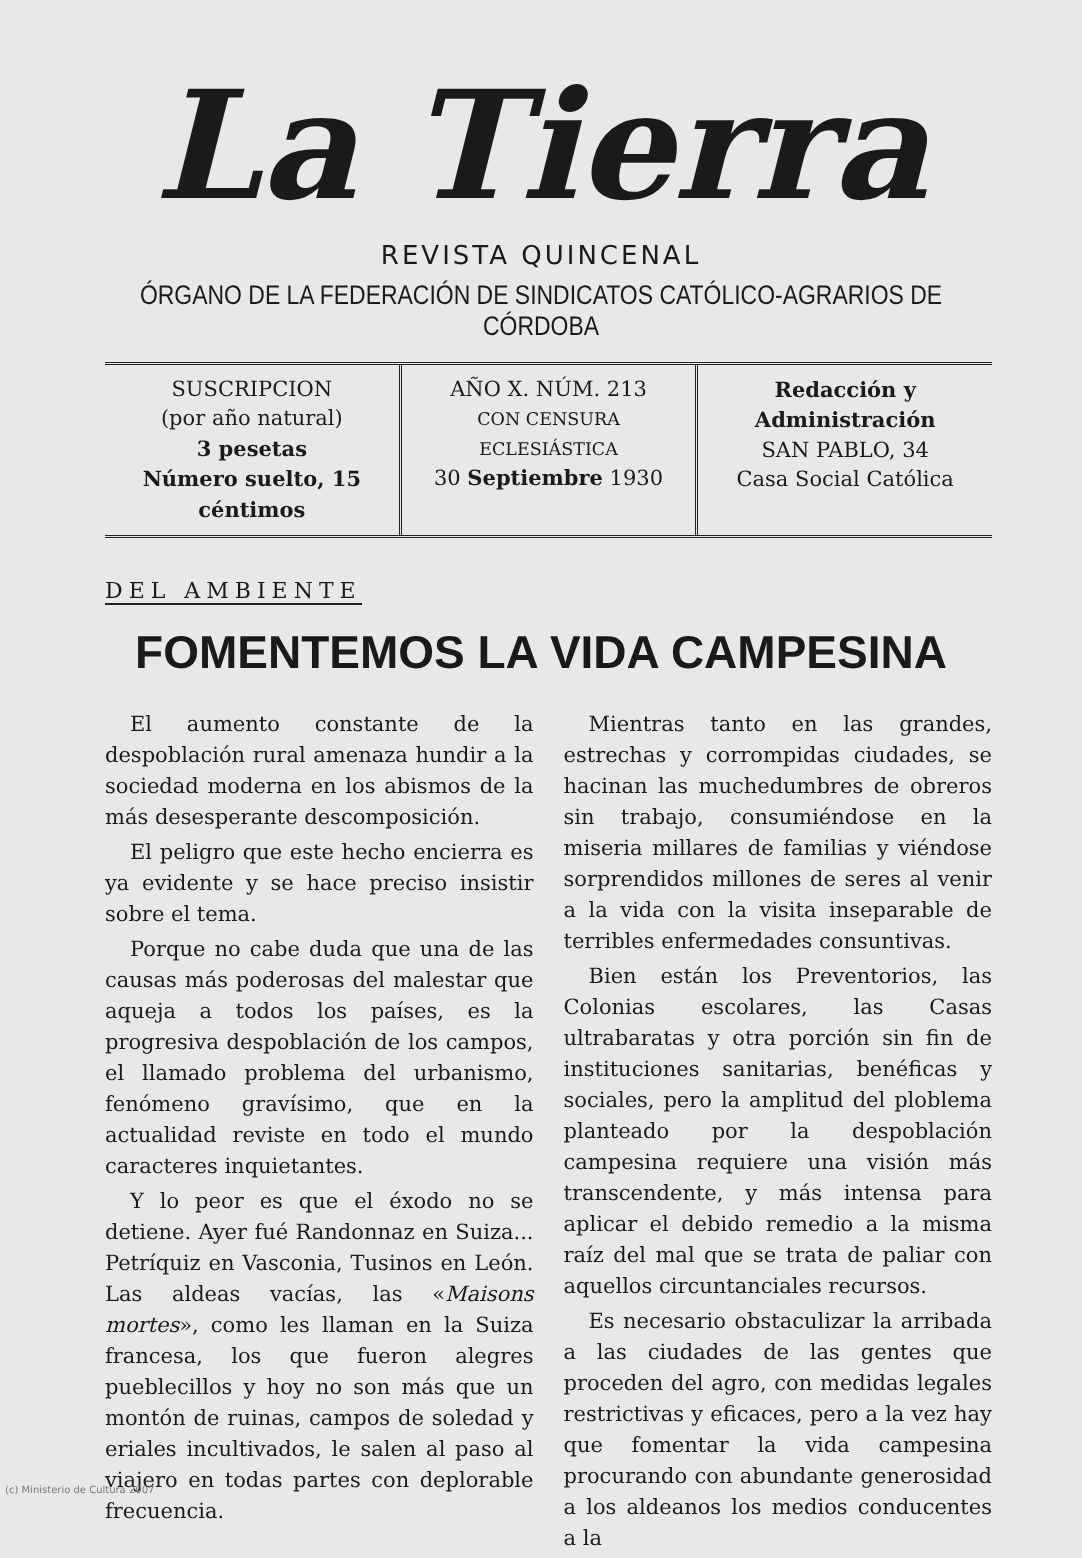La Tierra
REVISTA QUINCENAL
ÓRGANO DE LA FEDERACIÓN DE SINDICATOS CATÓLICO-AGRARIOS DE CÓRDOBA
SUSCRIPCION
(por año natural)
3 pesetas
Número suelto, 15 céntimos
AÑO X. NÚM. 213
CON CENSURA ECLESIÁSTICA
30 Septiembre 1930
Redacción y Administración
SAN PABLO, 34
Casa Social Católica
DEL AMBIENTE
FOMENTEMOS LA VIDA CAMPESINA
El aumento constante de la despoblación rural amenaza hundir a la sociedad moderna en los abismos de la más desesperante descomposición.
El peligro que este hecho encierra es ya evidente y se hace preciso insistir sobre el tema.
Porque no cabe duda que una de las causas más poderosas del malestar que aqueja a todos los países, es la progresiva despoblación de los campos, el llamado problema del urbanismo, fenómeno gravísimo, que en la actualidad reviste en todo el mundo caracteres inquietantes.
Y lo peor es que el éxodo no se detiene. Ayer fué Randonnaz en Suiza... Petríquiz en Vasconia, Tusinos en León. Las aldeas vacías, las «Maisons mortes», como les llaman en la Suiza francesa, los que fueron alegres pueblecillos y hoy no son más que un montón de ruinas, campos de soledad y eriales incultivados, le salen al paso al viajero en todas partes con deplorable frecuencia.
Mientras tanto en las grandes, estrechas y corrompidas ciudades, se hacinan las muchedumbres de obreros sin trabajo, consumiéndose en la miseria millares de familias y viéndose sorprendidos millones de seres al venir a la vida con la visita inseparable de terribles enfermedades consuntivas.
Bien están los Preventorios, las Colonias escolares, las Casas ultrabaratas y otra porción sin fin de instituciones sanitarias, benéficas y sociales, pero la amplitud del ploblema planteado por la despoblación campesina requiere una visión más transcendente, y más intensa para aplicar el debido remedio a la misma raíz del mal que se trata de paliar con aquellos circuntanciales recursos.
Es necesario obstaculizar la arribada a las ciudades de las gentes que proceden del agro, con medidas legales restrictivas y eficaces, pero a la vez hay que fomentar la vida campesina procurando con abundante generosidad a los aldeanos los medios conducentes a la
(c) Ministerio de Cultura 2007